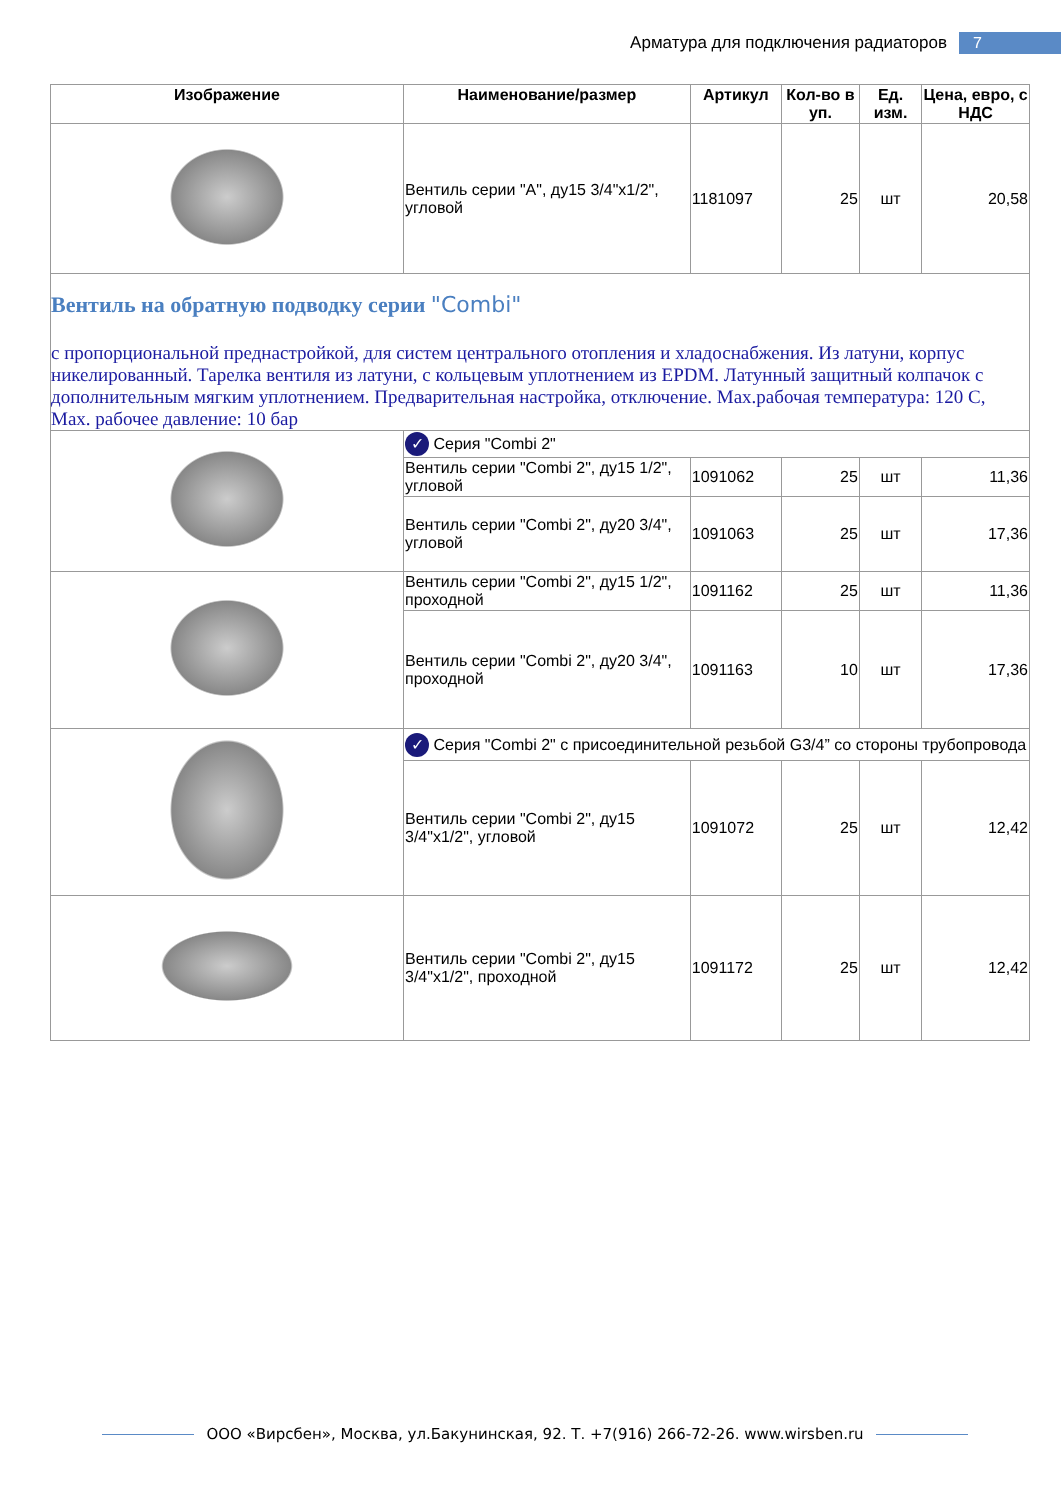Арматура для подключения радиаторов 7
| Изображение | Наименование/размер | Артикул | Кол-во в уп. | Ед. изм. | Цена, евро, с НДС |
| --- | --- | --- | --- | --- | --- |
| | Вентиль серии "A", ду15 3/4"x1/2", угловой | 1181097 | 25 | шт | 20,58 |
| Вентиль на обратную подводку серии "Combi" с пропорциональной преднастройкой, для систем центрального отопления и хладоснабжения. Из латуни, корпус никелированный. Тарелка вентиля из латуни, с кольцевым уплотнением из EPDM. Латунный защитный колпачок с дополнительным мягким уплотнением. Предварительная настройка, отключение. Max.рабочая температура: 120 C, Max. рабочее давление: 10 бар | | | | | |
| | ✓ Серия "Combi 2" | | | | |
| | Вентиль серии "Combi 2", ду15 1/2", угловой | 1091062 | 25 | шт | 11,36 |
| | Вентиль серии "Combi 2", ду20 3/4", угловой | 1091063 | 25 | шт | 17,36 |
| | Вентиль серии "Combi 2", ду15 1/2", проходной | 1091162 | 25 | шт | 11,36 |
| | Вентиль серии "Combi 2", ду20 3/4", проходной | 1091163 | 10 | шт | 17,36 |
| | ✓ Серия "Combi 2" с присоединительной резьбой G3/4” со стороны трубопровода | | | | |
| | Вентиль серии "Combi 2", ду15 3/4"x1/2", угловой | 1091072 | 25 | шт | 12,42 |
| | Вентиль серии "Combi 2", ду15 3/4"x1/2", проходной | 1091172 | 25 | шт | 12,42 |
ООО «Вирсбен», Москва, ул.Бакунинская, 92. Т. +7(916) 266-72-26. www.wirsben.ru